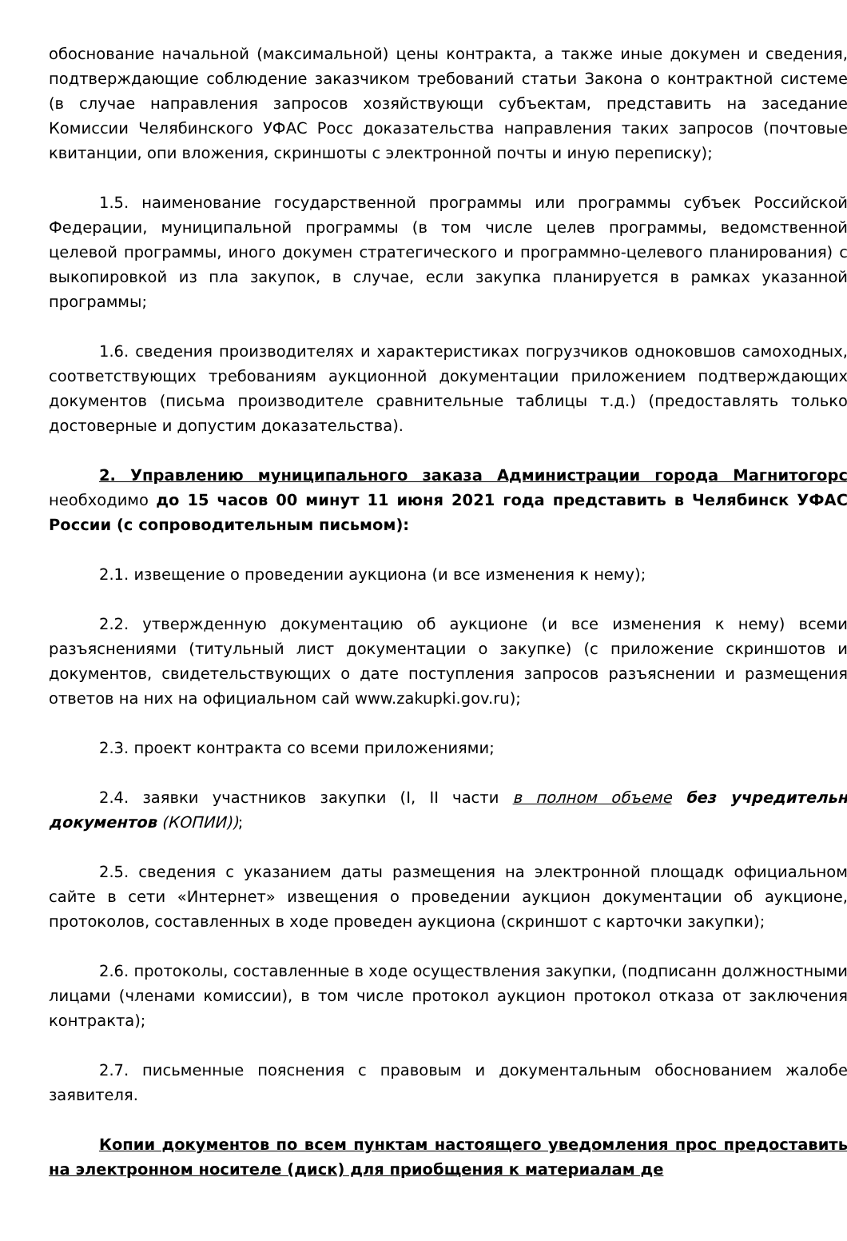обоснование начальной (максимальной) цены контракта, а также иные докумен и сведения, подтверждающие соблюдение заказчиком требований статьи Закона о контрактной системе (в случае направления запросов хозяйствующи субъектам, представить на заседание Комиссии Челябинского УФАС Росс доказательства направления таких запросов (почтовые квитанции, опи вложения, скриншоты с электронной почты и иную переписку);
1.5. наименование государственной программы или программы субъек Российской Федерации, муниципальной программы (в том числе целев программы, ведомственной целевой программы, иного докумен стратегического и программно-целевого планирования) с выкопировкой из пла закупок, в случае, если закупка планируется в рамках указанной программы;
1.6. сведения производителях и характеристиках погрузчиков одноковшов самоходных, соответствующих требованиям аукционной документации приложением подтверждающих документов (письма производителе сравнительные таблицы т.д.) (предоставлять только достоверные и допустим доказательства).
2. Управлению муниципального заказа Администрации города Магнитогорс необходимо до 15 часов 00 минут 11 июня 2021 года представить в Челябинск УФАС России (с сопроводительным письмом):
2.1. извещение о проведении аукциона (и все изменения к нему);
2.2. утвержденную документацию об аукционе (и все изменения к нему) всеми разъяснениями (титульный лист документации о закупке) (с приложение скриншотов и документов, свидетельствующих о дате поступления запросов разъяснении и размещения ответов на них на официальном сай www.zakupki.gov.ru);
2.3. проект контракта со всеми приложениями;
2.4. заявки участников закупки (I, II части в полном объеме без учредительн документов (КОПИИ));
2.5. сведения с указанием даты размещения на электронной площадк официальном сайте в сети «Интернет» извещения о проведении аукцион документации об аукционе, протоколов, составленных в ходе проведен аукциона (скриншот с карточки закупки);
2.6. протоколы, составленные в ходе осуществления закупки, (подписанн должностными лицами (членами комиссии), в том числе протокол аукцион протокол отказа от заключения контракта);
2.7. письменные пояснения с правовым и документальным обоснованием жалобе заявителя.
Копии документов по всем пунктам настоящего уведомления прос предоставить на электронном носителе (диск) для приобщения к материалам де